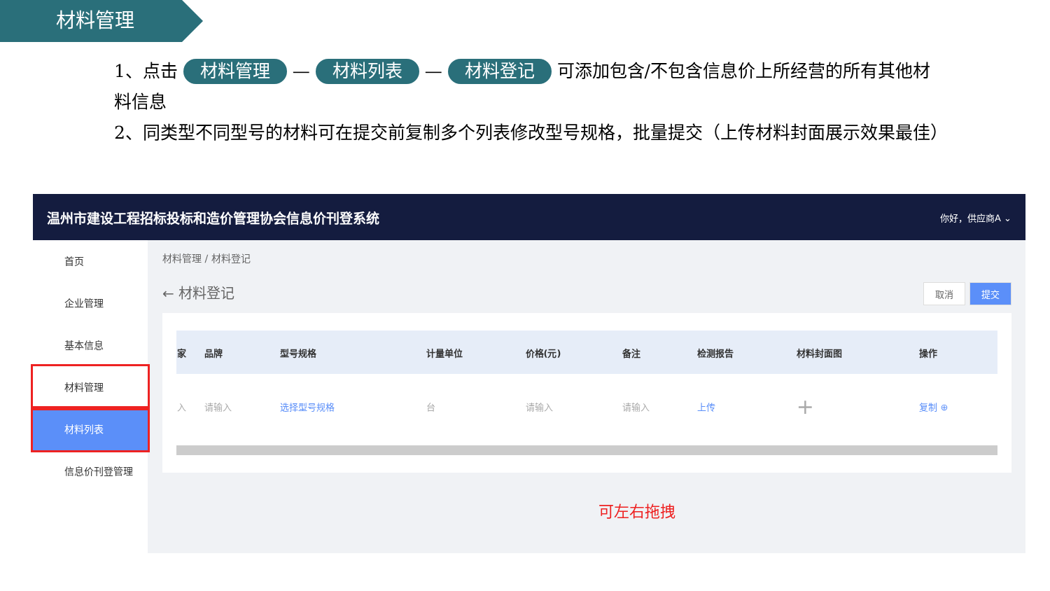材料管理
1、点击 材料管理 — 材料列表 — 材料登记 可添加包含/不包含信息价上所经营的所有其他材料信息
2、同类型不同型号的材料可在提交前复制多个列表修改型号规格，批量提交（上传材料封面展示效果最佳）
温州市建设工程招标投标和造价管理协会信息价刊登系统 你好，供应商A ⌄
首页
企业管理
基本信息
材料管理
材料列表
信息价刊登管理
材料管理 / 材料登记
← 材料登记 提交 取消
| 家 | 品牌 | 型号规格 | 计量单位 | 价格(元) | 备注 | 检测报告 | 材料封面图 | 操作 |
| --- | --- | --- | --- | --- | --- | --- | --- | --- |
| 入 | 请输入 | 选择型号规格 | 台 | 请输入 | 请输入 | 上传 | + | 复制 ⊕ |
可左右拖拽